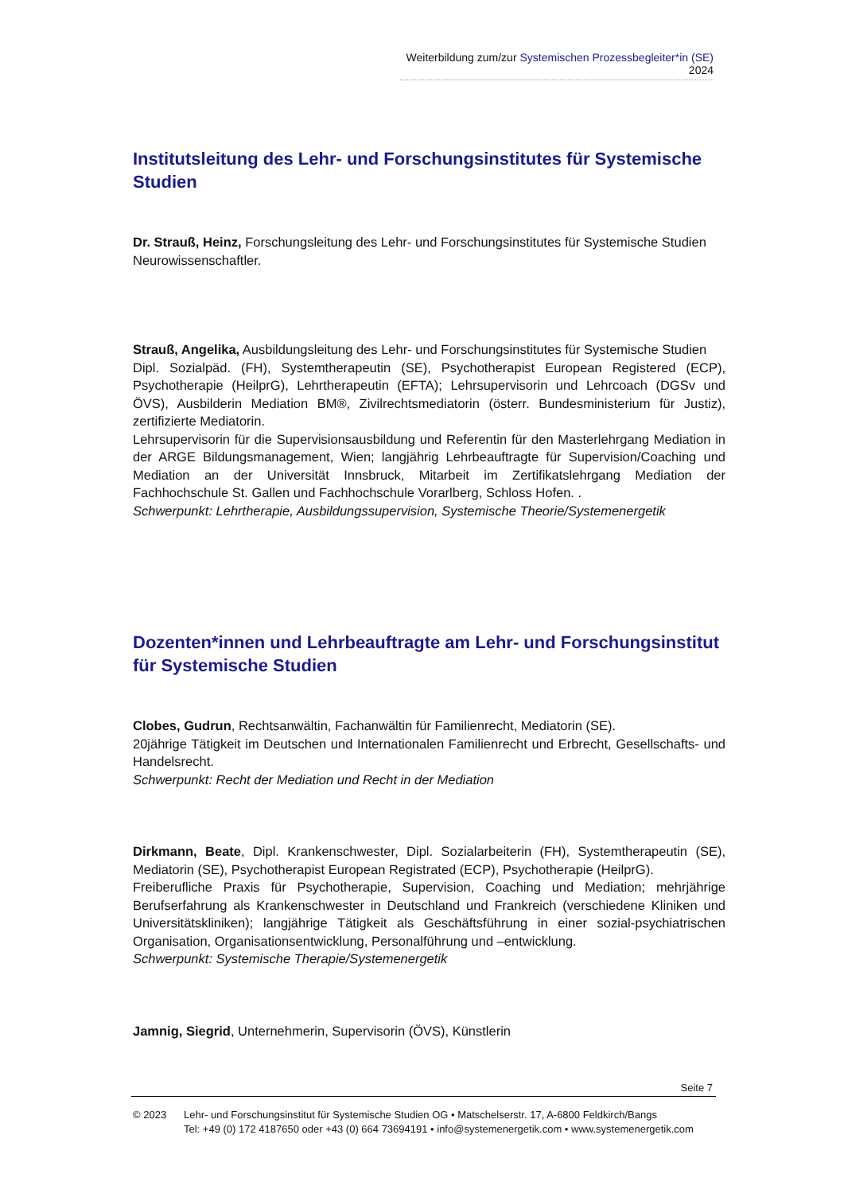Weiterbildung zum/zur Systemischen Prozessbegleiter*in (SE) 2024
Institutsleitung des Lehr- und Forschungsinstitutes für Systemische Studien
Dr. Strauß, Heinz, Forschungsleitung des Lehr- und Forschungsinstitutes für Systemische Studien
Neurowissenschaftler.
Strauß, Angelika, Ausbildungsleitung des Lehr- und Forschungsinstitutes für Systemische Studien
Dipl. Sozialpäd. (FH), Systemtherapeutin (SE), Psychotherapist European Registered (ECP), Psychotherapie (HeilprG), Lehrtherapeutin (EFTA); Lehrsupervisorin und Lehrcoach (DGSv und ÖVS), Ausbilderin Mediation BM®, Zivilrechtsmediatorin (österr. Bundesministerium für Justiz), zertifizierte Mediatorin.
Lehrsupervisorin für die Supervisionsausbildung und Referentin für den Masterlehrgang Mediation in der ARGE Bildungsmanagement, Wien; langjährig Lehrbeauftragte für Supervision/Coaching und Mediation an der Universität Innsbruck, Mitarbeit im Zertifikatslehrgang Mediation der Fachhochschule St. Gallen und Fachhochschule Vorarlberg, Schloss Hofen. .
Schwerpunkt: Lehrtherapie, Ausbildungssupervision, Systemische Theorie/Systemenergetik
Dozenten*innen und Lehrbeauftragte am Lehr- und Forschungsinstitut für Systemische Studien
Clobes, Gudrun, Rechtsanwältin, Fachanwältin für Familienrecht, Mediatorin (SE).
20jährige Tätigkeit im Deutschen und Internationalen Familienrecht und Erbrecht, Gesellschafts- und Handelsrecht.
Schwerpunkt: Recht der Mediation und Recht in der Mediation
Dirkmann, Beate, Dipl. Krankenschwester, Dipl. Sozialarbeiterin (FH), Systemtherapeutin (SE), Mediatorin (SE), Psychotherapist European Registrated (ECP), Psychotherapie (HeilprG).
Freiberufliche Praxis für Psychotherapie, Supervision, Coaching und Mediation; mehrjährige Berufserfahrung als Krankenschwester in Deutschland und Frankreich (verschiedene Kliniken und Universitätskliniken); langjährige Tätigkeit als Geschäftsführung in einer sozial-psychiatrischen Organisation, Organisationsentwicklung, Personalführung und –entwicklung.
Schwerpunkt: Systemische Therapie/Systemenergetik
Jamnig, Siegrid, Unternehmerin, Supervisorin (ÖVS), Künstlerin
Seite 7
© 2023 Lehr- und Forschungsinstitut für Systemische Studien OG • Matschelserstr. 17, A-6800 Feldkirch/Bangs
Tel: +49 (0) 172 4187650 oder +43 (0) 664 73694191 • info@systemenergetik.com • www.systemenergetik.com